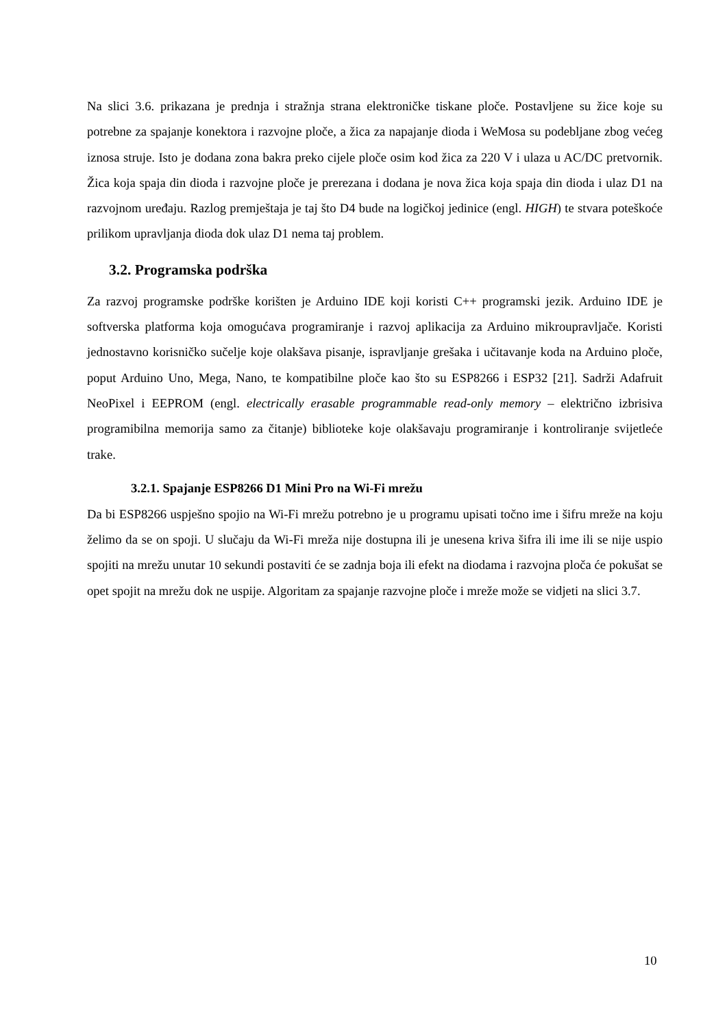Na slici 3.6. prikazana je prednja i stražnja strana elektroničke tiskane ploče. Postavljene su žice koje su potrebne za spajanje konektora i razvojne ploče, a žica za napajanje dioda i WeMosa su podebljane zbog većeg iznosa struje. Isto je dodana zona bakra preko cijele ploče osim kod žica za 220 V i ulaza u AC/DC pretvornik. Žica koja spaja din dioda i razvojne ploče je prerezana i dodana je nova žica koja spaja din dioda i ulaz D1 na razvojnom uređaju. Razlog premještaja je taj što D4 bude na logičkoj jedinice (engl. HIGH) te stvara poteškoće prilikom upravljanja dioda dok ulaz D1 nema taj problem.
3.2. Programska podrška
Za razvoj programske podrške korišten je Arduino IDE koji koristi C++ programski jezik. Arduino IDE je softverska platforma koja omogućava programiranje i razvoj aplikacija za Arduino mikroupravljače. Koristi jednostavno korisničko sučelje koje olakšava pisanje, ispravljanje grešaka i učitavanje koda na Arduino ploče, poput Arduino Uno, Mega, Nano, te kompatibilne ploče kao što su ESP8266 i ESP32 [21]. Sadrži Adafruit NeoPixel i EEPROM (engl. electrically erasable programmable read-only memory – električno izbrisiva programibilna memorija samo za čitanje) biblioteke koje olakšavaju programiranje i kontroliranje svijetleće trake.
3.2.1. Spajanje ESP8266 D1 Mini Pro na Wi-Fi mrežu
Da bi ESP8266 uspješno spojio na Wi-Fi mrežu potrebno je u programu upisati točno ime i šifru mreže na koju želimo da se on spoji. U slučaju da Wi-Fi mreža nije dostupna ili je unesena kriva šifra ili ime ili se nije uspio spojiti na mrežu unutar 10 sekundi postaviti će se zadnja boja ili efekt na diodama i razvojna ploča će pokušat se opet spojit na mrežu dok ne uspije. Algoritam za spajanje razvojne ploče i mreže može se vidjeti na slici 3.7.
10